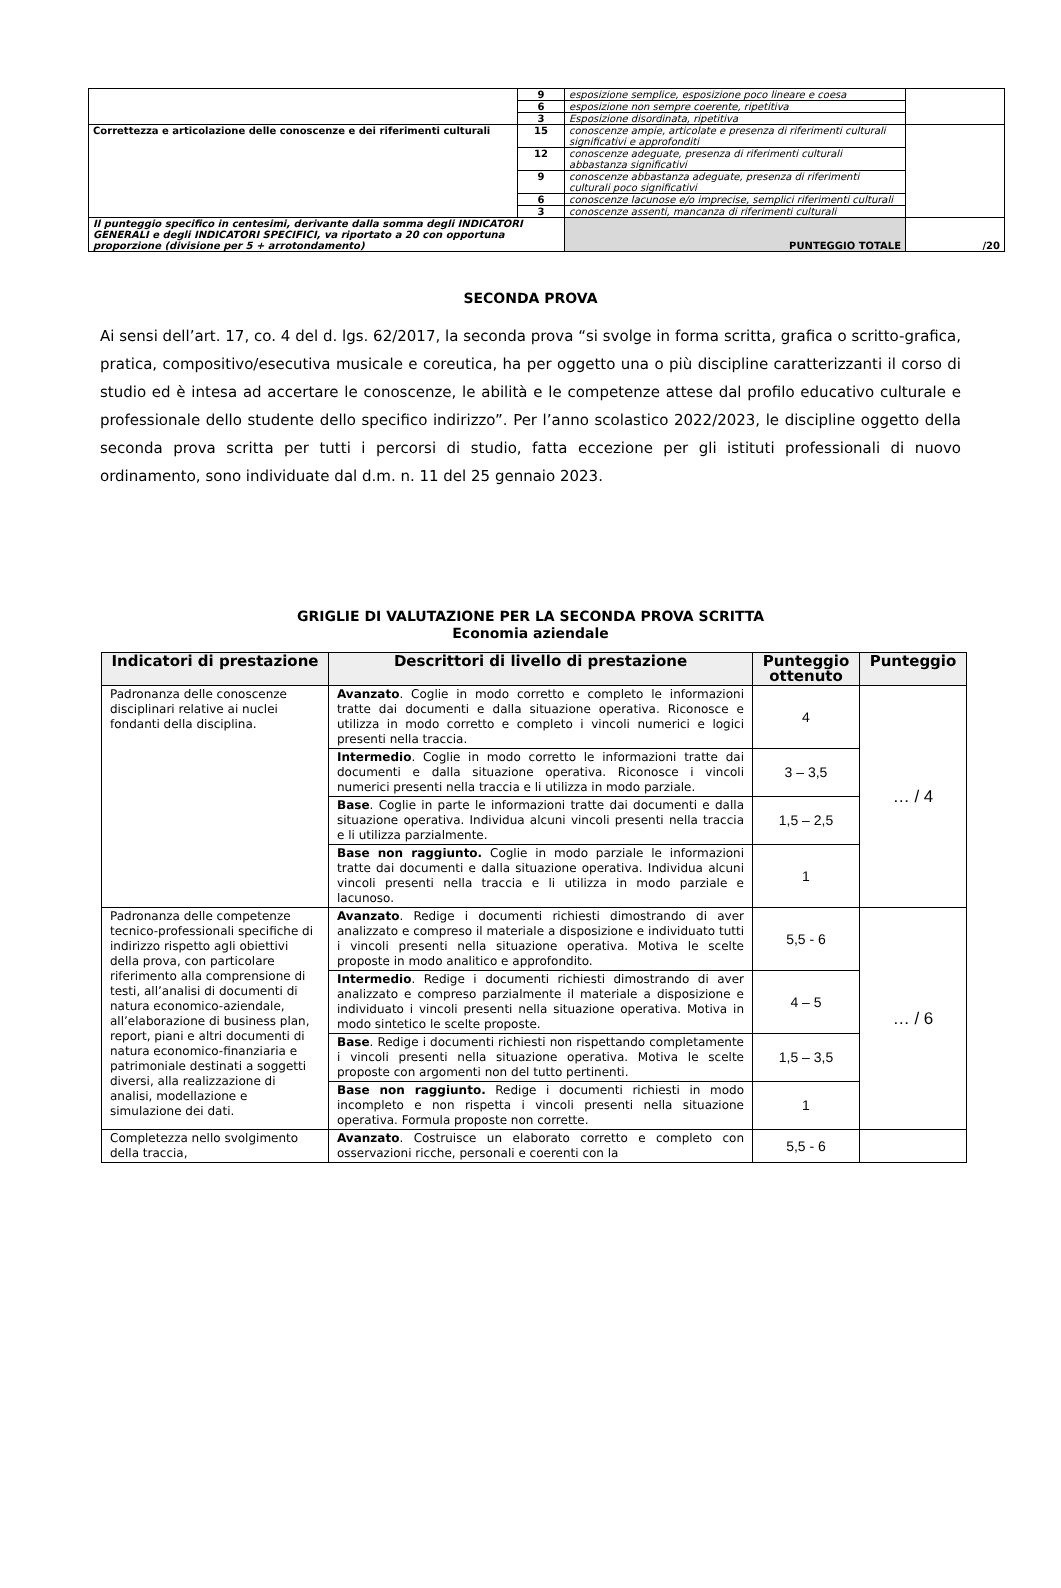| | 9 | esposizione semplice, esposizione poco lineare e coesa | |
| | 6 | esposizione non sempre coerente, ripetitiva | |
| | 3 | Esposizione disordinata, ripetitiva | |
| Correttezza e articolazione delle conoscenze e dei riferimenti culturali | 15 | conoscenze ampie, articolate e presenza di riferimenti culturali significativi e approfonditi | |
| | 12 | conoscenze adeguate, presenza di riferimenti culturali abbastanza significativi | |
| | 9 | conoscenze abbastanza adeguate, presenza di riferimenti culturali poco significativi | |
| | 6 | conoscenze lacunose e/o imprecise, semplici riferimenti culturali | |
| | 3 | conoscenze assenti, mancanza di riferimenti culturali | |
| Il punteggio specifico in centesimi, derivante dalla somma degli INDICATORI GENERALI e degli INDICATORI SPECIFICI, va riportato a 20 con opportuna proporzione (divisione per 5 + arrotondamento) | | PUNTEGGIO TOTALE | /20 |
SECONDA PROVA
Ai sensi dell’art. 17, co. 4 del d. lgs. 62/2017, la seconda prova “si svolge in forma scritta, grafica o scritto-grafica, pratica, compositivo/esecutiva musicale e coreutica, ha per oggetto una o più discipline caratterizzanti il corso di studio ed è intesa ad accertare le conoscenze, le abilità e le competenze attese dal profilo educativo culturale e professionale dello studente dello specifico indirizzo”. Per l’anno scolastico 2022/2023, le discipline oggetto della seconda prova scritta per tutti i percorsi di studio, fatta eccezione per gli istituti professionali di nuovo ordinamento, sono individuate dal d.m. n. 11 del 25 gennaio 2023.
GRIGLIE DI VALUTAZIONE PER LA SECONDA PROVA SCRITTA
Economia aziendale
| Indicatori di prestazione | Descrittori di livello di prestazione | Punteggio ottenuto | Punteggio |
| --- | --- | --- | --- |
| Padronanza delle conoscenze disciplinari relative ai nuclei fondanti della disciplina. | Avanzato . Coglie in modo corretto e completo le informazioni tratte dai documenti e dalla situazione operativa. Riconosce e utilizza in modo corretto e completo i vincoli numerici e logici presenti nella traccia. | 4 | … / 4 |
| | Intermedio . Coglie in modo corretto le informazioni tratte dai documenti e dalla situazione operativa. Riconosce i vincoli numerici presenti nella traccia e li utilizza in modo parziale. | 3 – 3,5 | |
| | Base . Coglie in parte le informazioni tratte dai documenti e dalla situazione operativa. Individua alcuni vincoli presenti nella traccia e li utilizza parzialmente. | 1,5 – 2,5 | |
| | Base non raggiunto. Coglie in modo parziale le informazioni tratte dai documenti e dalla situazione operativa. Individua alcuni vincoli presenti nella traccia e li utilizza in modo parziale e lacunoso. | 1 | |
| Padronanza delle competenze tecnico-professionali specifiche di indirizzo rispetto agli obiettivi della prova, con particolare riferimento alla comprensione di testi, all’analisi di documenti di natura economico-aziendale, all’elaborazione di business plan, report, piani e altri documenti di natura economico-finanziaria e patrimoniale destinati a soggetti diversi, alla realizzazione di analisi, modellazione e simulazione dei dati. | Avanzato . Redige i documenti richiesti dimostrando di aver analizzato e compreso il materiale a disposizione e individuato tutti i vincoli presenti nella situazione operativa. Motiva le scelte proposte in modo analitico e approfondito. | 5,5 - 6 | … / 6 |
| | Intermedio . Redige i documenti richiesti dimostrando di aver analizzato e compreso parzialmente il materiale a disposizione e individuato i vincoli presenti nella situazione operativa. Motiva in modo sintetico le scelte proposte. | 4 – 5 | |
| | Base . Redige i documenti richiesti non rispettando completamente i vincoli presenti nella situazione operativa. Motiva le scelte proposte con argomenti non del tutto pertinenti. | 1,5 – 3,5 | |
| | Base non raggiunto. Redige i documenti richiesti in modo incompleto e non rispetta i vincoli presenti nella situazione operativa. Formula proposte non corrette. | 1 | |
| Completezza nello svolgimento della traccia, | Avanzato . Costruisce un elaborato corretto e completo con osservazioni ricche, personali e coerenti con la | 5,5 - 6 | |